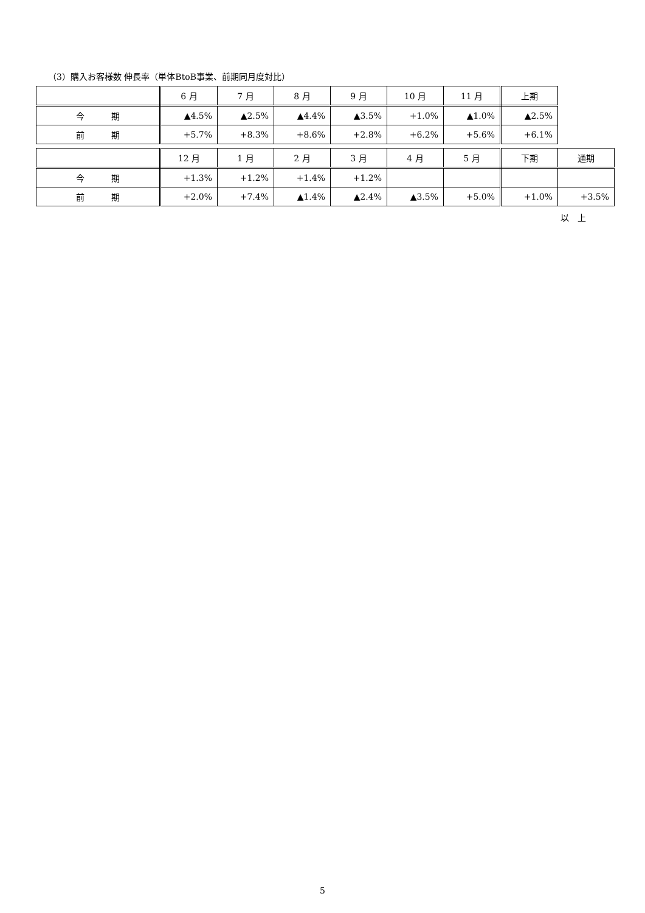（3）購入お客様数 伸長率（単体BtoB事業、前期同月度対比）
| | 6 月 | 7 月 | 8 月 | 9 月 | 10 月 | 11 月 | 上期 |
| 今 期 | ▲4.5% | ▲2.5% | ▲4.4% | ▲3.5% | +1.0% | ▲1.0% | ▲2.5% |
| 前 期 | +5.7% | +8.3% | +8.6% | +2.8% | +6.2% | +5.6% | +6.1% |
| | 12 月 | 1 月 | 2 月 | 3 月 | 4 月 | 5 月 | 下期 | 通期 |
| 今 期 | +1.3% | +1.2% | +1.4% | +1.2% | | | | |
| 前 期 | +2.0% | +7.4% | ▲1.4% | ▲2.4% | ▲3.5% | +5.0% | +1.0% | +3.5% |
以　上
5